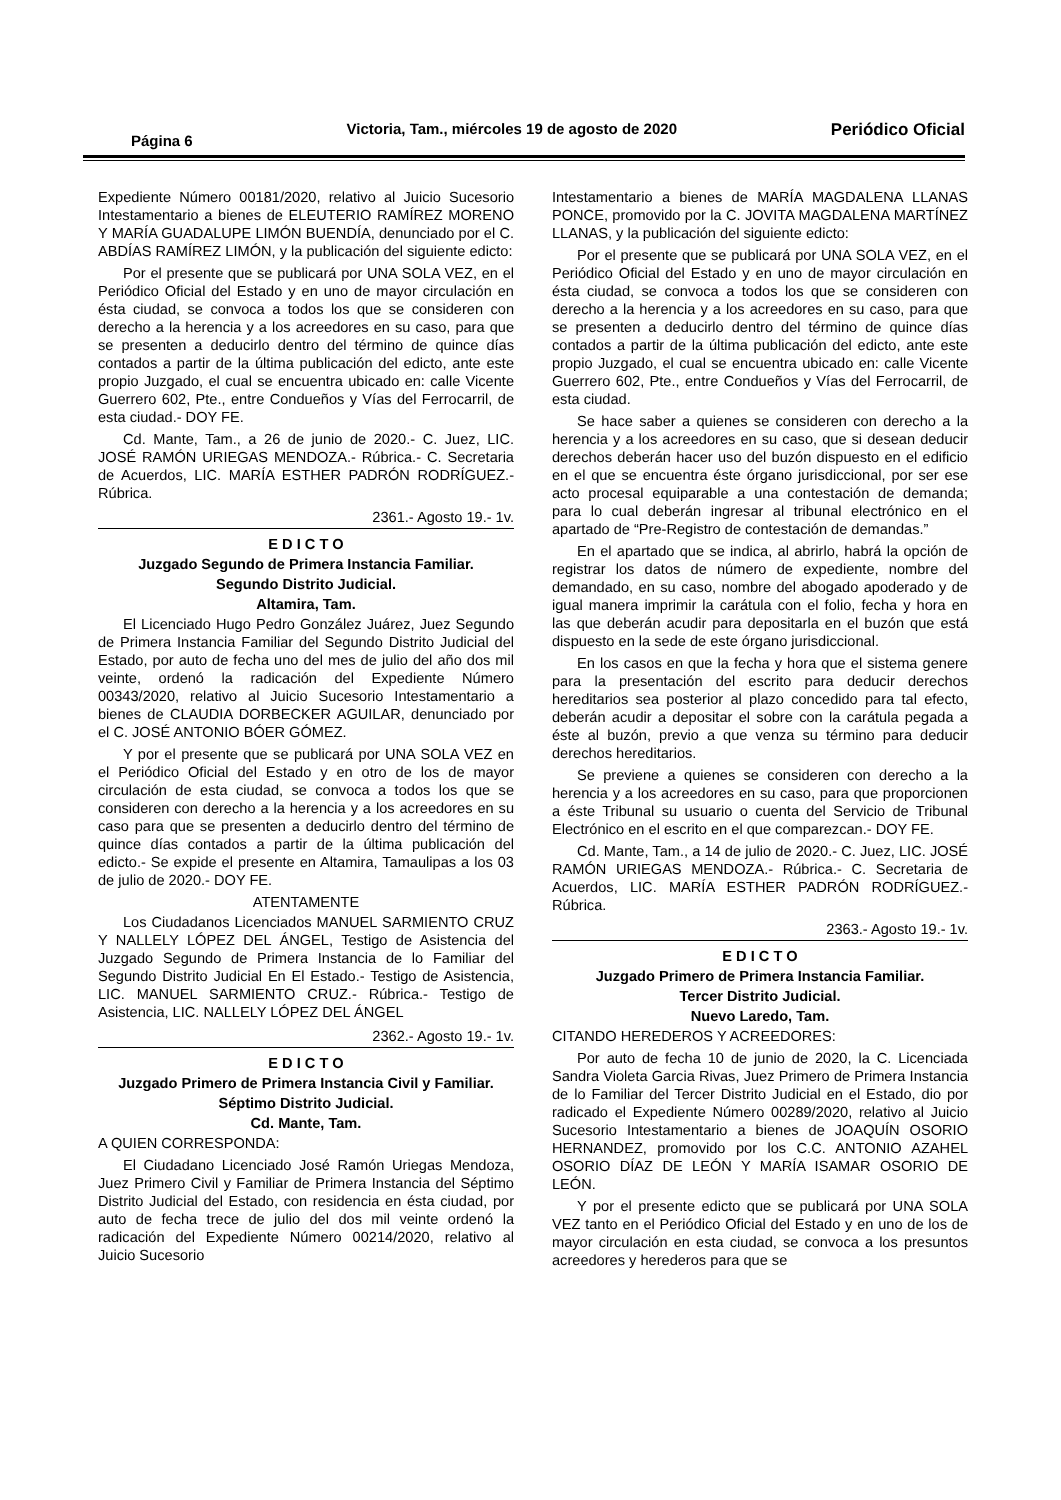Página 6 Victoria, Tam., miércoles 19 de agosto de 2020 Periódico Oficial
Expediente Número 00181/2020, relativo al Juicio Sucesorio Intestamentario a bienes de ELEUTERIO RAMÍREZ MORENO Y MARÍA GUADALUPE LIMÓN BUENDÍA, denunciado por el C. ABDÍAS RAMÍREZ LIMÓN, y la publicación del siguiente edicto:
Por el presente que se publicará por UNA SOLA VEZ, en el Periódico Oficial del Estado y en uno de mayor circulación en ésta ciudad, se convoca a todos los que se consideren con derecho a la herencia y a los acreedores en su caso, para que se presenten a deducirlo dentro del término de quince días contados a partir de la última publicación del edicto, ante este propio Juzgado, el cual se encuentra ubicado en: calle Vicente Guerrero 602, Pte., entre Condueños y Vías del Ferrocarril, de esta ciudad.- DOY FE.
Cd. Mante, Tam., a 26 de junio de 2020.- C. Juez, LIC. JOSÉ RAMÓN URIEGAS MENDOZA.- Rúbrica.- C. Secretaria de Acuerdos, LIC. MARÍA ESTHER PADRÓN RODRÍGUEZ.- Rúbrica.
2361.- Agosto 19.- 1v.
E D I C T O
Juzgado Segundo de Primera Instancia Familiar.
Segundo Distrito Judicial.
Altamira, Tam.
El Licenciado Hugo Pedro González Juárez, Juez Segundo de Primera Instancia Familiar del Segundo Distrito Judicial del Estado, por auto de fecha uno del mes de julio del año dos mil veinte, ordenó la radicación del Expediente Número 00343/2020, relativo al Juicio Sucesorio Intestamentario a bienes de CLAUDIA DORBECKER AGUILAR, denunciado por el C. JOSÉ ANTONIO BÓER GÓMEZ.
Y por el presente que se publicará por UNA SOLA VEZ en el Periódico Oficial del Estado y en otro de los de mayor circulación de esta ciudad, se convoca a todos los que se consideren con derecho a la herencia y a los acreedores en su caso para que se presenten a deducirlo dentro del término de quince días contados a partir de la última publicación del edicto.- Se expide el presente en Altamira, Tamaulipas a los 03 de julio de 2020.- DOY FE.
ATENTAMENTE
Los Ciudadanos Licenciados MANUEL SARMIENTO CRUZ Y NALLELY LÓPEZ DEL ÁNGEL, Testigo de Asistencia del Juzgado Segundo de Primera Instancia de lo Familiar del Segundo Distrito Judicial En El Estado.- Testigo de Asistencia, LIC. MANUEL SARMIENTO CRUZ.- Rúbrica.- Testigo de Asistencia, LIC. NALLELY LÓPEZ DEL ÁNGEL
2362.- Agosto 19.- 1v.
E D I C T O
Juzgado Primero de Primera Instancia Civil y Familiar.
Séptimo Distrito Judicial.
Cd. Mante, Tam.
A QUIEN CORRESPONDA:
El Ciudadano Licenciado José Ramón Uriegas Mendoza, Juez Primero Civil y Familiar de Primera Instancia del Séptimo Distrito Judicial del Estado, con residencia en ésta ciudad, por auto de fecha trece de julio del dos mil veinte ordenó la radicación del Expediente Número 00214/2020, relativo al Juicio Sucesorio
Intestamentario a bienes de MARÍA MAGDALENA LLANAS PONCE, promovido por la C. JOVITA MAGDALENA MARTÍNEZ LLANAS, y la publicación del siguiente edicto:
Por el presente que se publicará por UNA SOLA VEZ, en el Periódico Oficial del Estado y en uno de mayor circulación en ésta ciudad, se convoca a todos los que se consideren con derecho a la herencia y a los acreedores en su caso, para que se presenten a deducirlo dentro del término de quince días contados a partir de la última publicación del edicto, ante este propio Juzgado, el cual se encuentra ubicado en: calle Vicente Guerrero 602, Pte., entre Condueños y Vías del Ferrocarril, de esta ciudad.
Se hace saber a quienes se consideren con derecho a la herencia y a los acreedores en su caso, que si desean deducir derechos deberán hacer uso del buzón dispuesto en el edificio en el que se encuentra éste órgano jurisdiccional, por ser ese acto procesal equiparable a una contestación de demanda; para lo cual deberán ingresar al tribunal electrónico en el apartado de “Pre-Registro de contestación de demandas.”
En el apartado que se indica, al abrirlo, habrá la opción de registrar los datos de número de expediente, nombre del demandado, en su caso, nombre del abogado apoderado y de igual manera imprimir la carátula con el folio, fecha y hora en las que deberán acudir para depositarla en el buzón que está dispuesto en la sede de este órgano jurisdiccional.
En los casos en que la fecha y hora que el sistema genere para la presentación del escrito para deducir derechos hereditarios sea posterior al plazo concedido para tal efecto, deberán acudir a depositar el sobre con la carátula pegada a éste al buzón, previo a que venza su término para deducir derechos hereditarios.
Se previene a quienes se consideren con derecho a la herencia y a los acreedores en su caso, para que proporcionen a éste Tribunal su usuario o cuenta del Servicio de Tribunal Electrónico en el escrito en el que comparezcan.- DOY FE.
Cd. Mante, Tam., a 14 de julio de 2020.- C. Juez, LIC. JOSÉ RAMÓN URIEGAS MENDOZA.- Rúbrica.- C. Secretaria de Acuerdos, LIC. MARÍA ESTHER PADRÓN RODRÍGUEZ.- Rúbrica.
2363.- Agosto 19.- 1v.
E D I C T O
Juzgado Primero de Primera Instancia Familiar.
Tercer Distrito Judicial.
Nuevo Laredo, Tam.
CITANDO HEREDEROS Y ACREEDORES:
Por auto de fecha 10 de junio de 2020, la C. Licenciada Sandra Violeta Garcia Rivas, Juez Primero de Primera Instancia de lo Familiar del Tercer Distrito Judicial en el Estado, dio por radicado el Expediente Número 00289/2020, relativo al Juicio Sucesorio Intestamentario a bienes de JOAQUÍN OSORIO HERNANDEZ, promovido por los C.C. ANTONIO AZAHEL OSORIO DÍAZ DE LEÓN Y MARÍA ISAMAR OSORIO DE LEÓN.
Y por el presente edicto que se publicará por UNA SOLA VEZ tanto en el Periódico Oficial del Estado y en uno de los de mayor circulación en esta ciudad, se convoca a los presuntos acreedores y herederos para que se